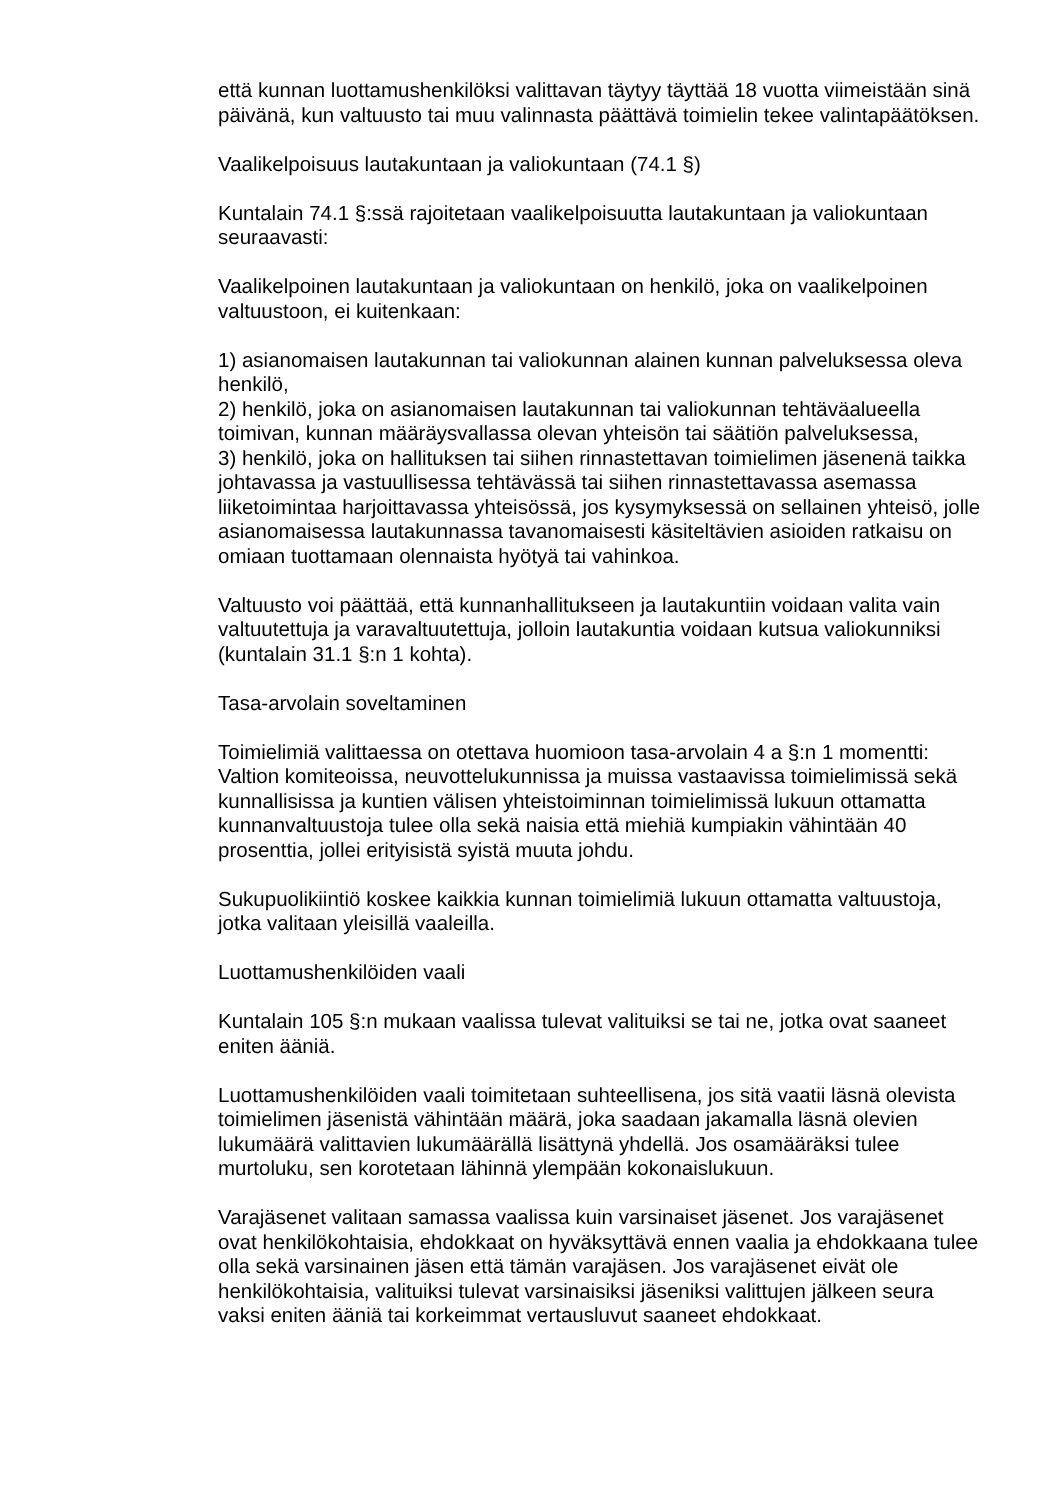että kunnan luottamushenkilöksi valittavan täytyy täyttää 18 vuotta viimeistään sinä päivänä, kun valtuusto tai muu valinnasta päättävä toimielin tekee valintapäätöksen.
Vaalikelpoisuus lautakuntaan ja valiokuntaan (74.1 §)
Kuntalain 74.1 §:ssä rajoitetaan vaalikelpoisuutta lautakuntaan ja valiokuntaan seuraavasti:
Vaalikelpoinen lautakuntaan ja valiokuntaan on henkilö, joka on vaalikelpoinen valtuustoon, ei kuitenkaan:
1) asianomaisen lautakunnan tai valiokunnan alainen kunnan palveluksessa oleva henkilö,
2) henkilö, joka on asianomaisen lautakunnan tai valiokunnan tehtäväalueella toimivan, kunnan määräysvallassa olevan yhteisön tai säätiön palveluksessa,
3) henkilö, joka on hallituksen tai siihen rinnastettavan toimielimen jäsenenä taikka johtavassa ja vastuullisessa tehtävässä tai siihen rinnastettavassa asemassa liiketoimintaa harjoittavassa yhteisössä, jos kysymyksessä on sellainen yhteisö, jolle asianomaisessa lautakunnassa tavanomaisesti käsiteltävien asioiden ratkaisu on omiaan tuottamaan olennaista hyötyä tai vahinkoa.
Valtuusto voi päättää, että kunnanhallitukseen ja lautakuntiin voidaan valita vain valtuutettuja ja varavaltuutettuja, jolloin lautakuntia voidaan kutsua valiokunniksi (kuntalain 31.1 §:n 1 kohta).
Tasa-arvolain soveltaminen
Toimielimiä valittaessa on otettava huomioon tasa-arvolain 4 a §:n 1 momentti: Valtion komiteoissa, neuvottelukunnissa ja muissa vastaavissa toimielimissä sekä kunnallisissa ja kuntien välisen yhteistoiminnan toimielimissä lukuun ottamatta kunnanvaltuustoja tulee olla sekä naisia että miehiä kumpiakin vähintään 40 prosenttia, jollei erityisistä syistä muuta johdu.
Sukupuolikiintiö koskee kaikkia kunnan toimielimiä lukuun ottamatta valtuustoja, jotka valitaan yleisillä vaaleilla.
Luottamushenkilöiden vaali
Kuntalain 105 §:n mukaan vaalissa tulevat valituiksi se tai ne, jotka ovat saaneet eniten ääniä.
Luottamushenkilöiden vaali toimitetaan suhteellisena, jos sitä vaatii läsnä olevista toimielimen jäsenistä vähintään määrä, joka saadaan jakamalla läsnä olevien lukumäärä valittavien lukumäärällä lisättynä yhdellä. Jos osamääräksi tulee murtoluku, sen korotetaan lähinnä ylempään kokonaislukuun.
Varajäsenet valitaan samassa vaalissa kuin varsinaiset jäsenet. Jos varajäsenet ovat henkilökohtaisia, ehdokkaat on hyväksyttävä ennen vaalia ja ehdokkaana tulee olla sekä varsinainen jäsen että tämän varajäsen. Jos varajäsenet eivät ole henkilökohtaisia, valituiksi tulevat varsinaisiksi jäseniksi valittujen jälkeen seura vaksi eniten ääniä tai korkeimmat vertausluvut saaneet ehdokkaat.